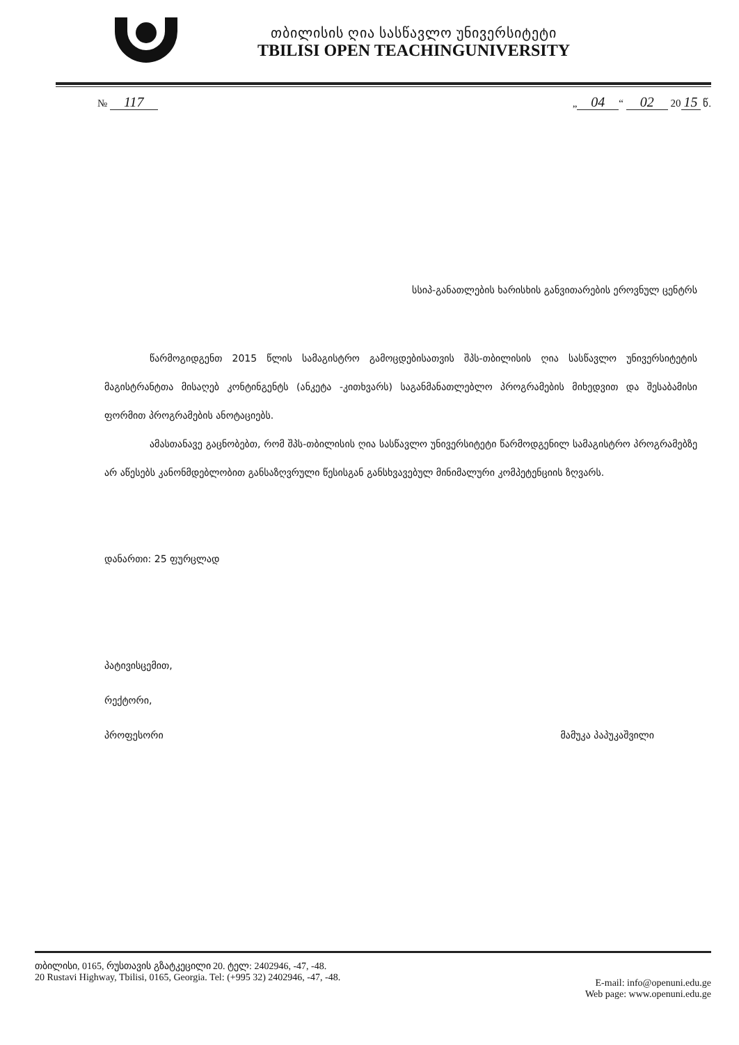თბილისის ღია სასწავლო უნივერსიტეტი
TBILISI OPEN TEACHINGUNIVERSITY
№ 117
„ 04 “ 02 20 15 წ.
სსიპ-განათლების ხარისხის განვითარების ეროვნულ ცენტრს
წარმოგიდგენთ 2015 წლის სამაგისტრო გამოცდებისათვის შპს-თბილისის ღია სასწავლო უნივერსიტეტის მაგისტრანტთა მისაღებ კონტინგენტს (ანკეტა -კითხვარს) საგანმანათლებლო პროგრამების მიხედვით და შესაბამისი ფორმით პროგრამების ანოტაციებს.
ამასთანავე გაცნობებთ, რომ შპს-თბილისის ღია სასწავლო უნივერსიტეტი წარმოდგენილ სამაგისტრო პროგრამებზე არ აწესებს კანონმდებლობით განსაზღვრული წესისგან განსხვავებულ მინიმალური კომპეტენციის ზღვარს.
დანართი: 25 ფურცლად
პატივისცემით,
რექტორი,
პროფესორი მამუკა პაპუკაშვილი
თბილისი, 0165, რუსთავის გზატკეცილი 20. ტელ: 2402946, -47, -48.
20 Rustavi Highway, Tbilisi, 0165, Georgia. Tel: (+995 32) 2402946, -47, -48.
E-mail: info@openuni.edu.ge
Web page: www.openuni.edu.ge